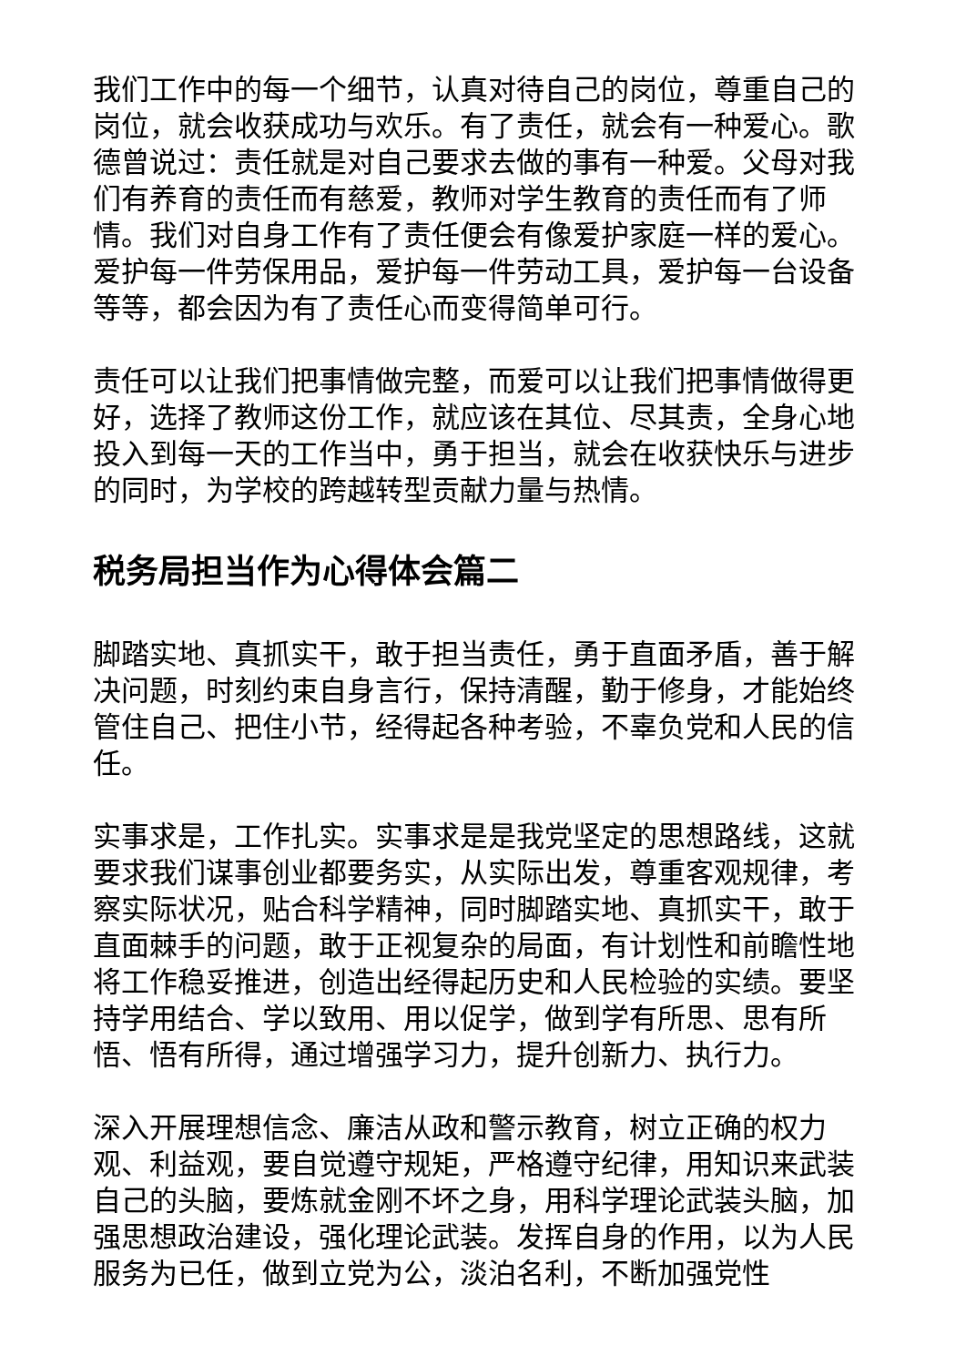我们工作中的每一个细节，认真对待自己的岗位，尊重自己的岗位，就会收获成功与欢乐。有了责任，就会有一种爱心。歌德曾说过：责任就是对自己要求去做的事有一种爱。父母对我们有养育的责任而有慈爱，教师对学生教育的责任而有了师情。我们对自身工作有了责任便会有像爱护家庭一样的爱心。爱护每一件劳保用品，爱护每一件劳动工具，爱护每一台设备等等，都会因为有了责任心而变得简单可行。
责任可以让我们把事情做完整，而爱可以让我们把事情做得更好，选择了教师这份工作，就应该在其位、尽其责，全身心地投入到每一天的工作当中，勇于担当，就会在收获快乐与进步的同时，为学校的跨越转型贡献力量与热情。
税务局担当作为心得体会篇二
脚踏实地、真抓实干，敢于担当责任，勇于直面矛盾，善于解决问题，时刻约束自身言行，保持清醒，勤于修身，才能始终管住自己、把住小节，经得起各种考验，不辜负党和人民的信任。
实事求是，工作扎实。实事求是是我党坚定的思想路线，这就要求我们谋事创业都要务实，从实际出发，尊重客观规律，考察实际状况，贴合科学精神，同时脚踏实地、真抓实干，敢于直面棘手的问题，敢于正视复杂的局面，有计划性和前瞻性地将工作稳妥推进，创造出经得起历史和人民检验的实绩。要坚持学用结合、学以致用、用以促学，做到学有所思、思有所悟、悟有所得，通过增强学习力，提升创新力、执行力。
深入开展理想信念、廉洁从政和警示教育，树立正确的权力观、利益观，要自觉遵守规矩，严格遵守纪律，用知识来武装自己的头脑，要炼就金刚不坏之身，用科学理论武装头脑，加强思想政治建设，强化理论武装。发挥自身的作用，以为人民服务为已任，做到立党为公，淡泊名利，不断加强党性